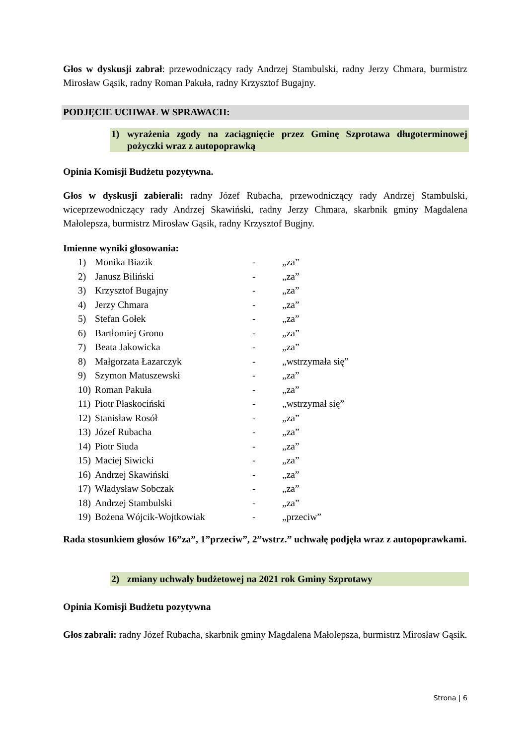Głos w dyskusji zabrał: przewodniczący rady Andrzej Stambulski, radny Jerzy Chmara, burmistrz Mirosław Gąsik, radny Roman Pakuła, radny Krzysztof Bugajny.
PODJĘCIE UCHWAŁ W SPRAWACH:
1) wyrażenia zgody na zaciągnięcie przez Gminę Szprotawa długoterminowej pożyczki wraz z autopoprawką
Opinia Komisji Budżetu pozytywna.
Głos w dyskusji zabierali: radny Józef Rubacha, przewodniczący rady Andrzej Stambulski, wiceprzewodniczący rady Andrzej Skawiński, radny Jerzy Chmara, skarbnik gminy Magdalena Małolepsza, burmistrz Mirosław Gąsik, radny Krzysztof Bugjny.
Imienne wyniki głosowania:
| 1) | Monika Biazik | - | „za” |
| 2) | Janusz Biliński | - | „za” |
| 3) | Krzysztof Bugajny | - | „za” |
| 4) | Jerzy Chmara | - | „za” |
| 5) | Stefan Gołek | - | „za” |
| 6) | Bartłomiej Grono | - | „za” |
| 7) | Beata Jakowicka | - | „za” |
| 8) | Małgorzata Łazarczyk | - | „wstrzymała się” |
| 9) | Szymon Matuszewski | - | „za” |
| 10) | Roman Pakuła | - | „za” |
| 11) | Piotr Płaskociński | - | „wstrzymał się” |
| 12) | Stanisław Rosół | - | „za” |
| 13) | Józef Rubacha | - | „za” |
| 14) | Piotr Siuda | - | „za” |
| 15) | Maciej Siwicki | - | „za” |
| 16) | Andrzej Skawiński | - | „za” |
| 17) | Władysław Sobczak | - | „za” |
| 18) | Andrzej Stambulski | - | „za” |
| 19) | Bożena Wójcik-Wojtkowiak | - | „przeciw” |
Rada stosunkiem głosów 16”za”, 1”przeciw”, 2”wstrz.” uchwałę podjęła wraz z autopoprawkami.
2) zmiany uchwały budżetowej na 2021 rok Gminy Szprotawy
Opinia Komisji Budżetu pozytywna
Głos zabrali: radny Józef Rubacha, skarbnik gminy Magdalena Małolepsza, burmistrz Mirosław Gąsik.
Strona | 6